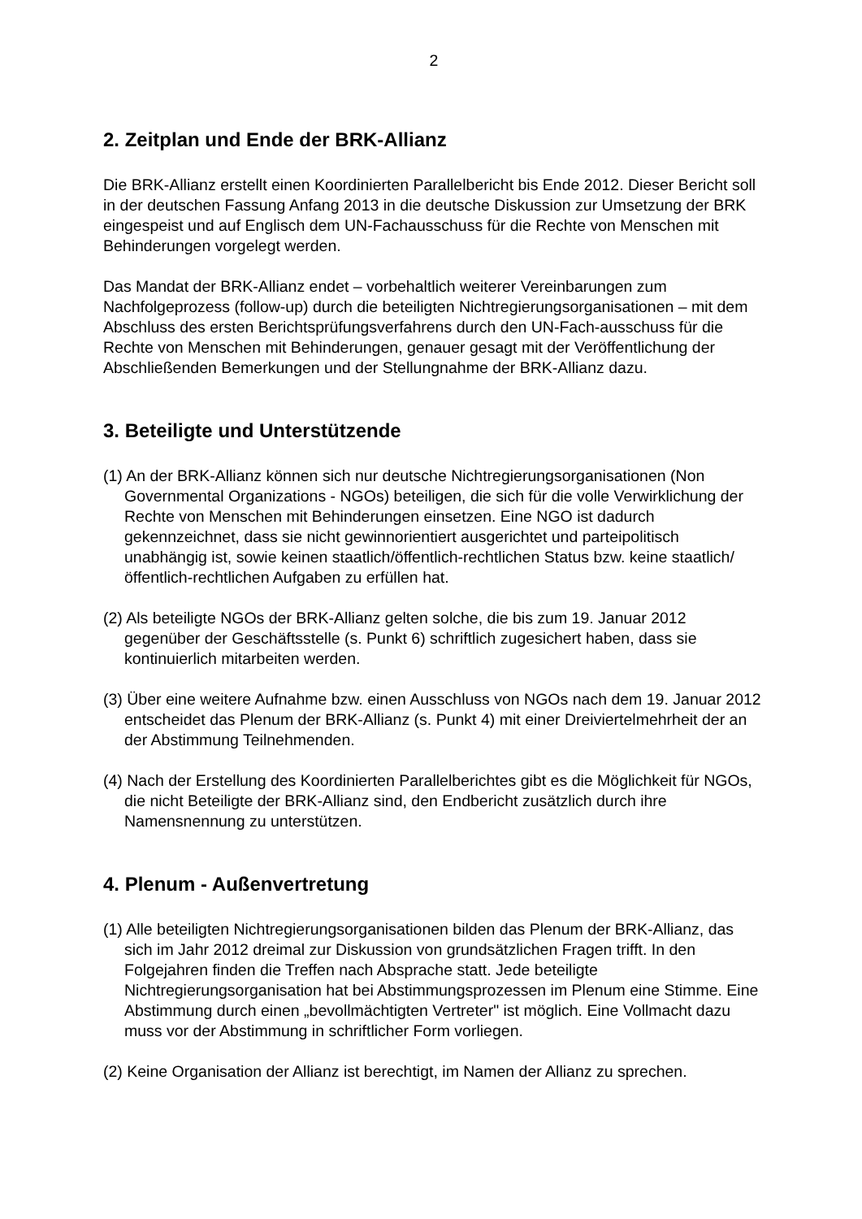2
2. Zeitplan und Ende der BRK-Allianz
Die BRK-Allianz erstellt einen Koordinierten Parallelbericht bis Ende 2012. Dieser Bericht soll in der deutschen Fassung Anfang 2013 in die deutsche Diskussion zur Umsetzung der BRK eingespeist und auf Englisch dem UN-Fachausschuss für die Rechte von Menschen mit Behinderungen vorgelegt werden.
Das Mandat der BRK-Allianz endet – vorbehaltlich weiterer Vereinbarungen zum Nachfolgeprozess (follow-up) durch die beteiligten Nichtregierungsorganisationen – mit dem Abschluss des ersten Berichtsprüfungsverfahrens durch den UN-Fach-ausschuss für die Rechte von Menschen mit Behinderungen, genauer gesagt mit der Veröffentlichung der Abschließenden Bemerkungen und der Stellungnahme der BRK-Allianz dazu.
3. Beteiligte und Unterstützende
(1) An der BRK-Allianz können sich nur deutsche Nichtregierungsorganisationen (Non Governmental Organizations - NGOs) beteiligen, die sich für die volle Verwirklichung der Rechte von Menschen mit Behinderungen einsetzen. Eine NGO ist dadurch gekennzeichnet, dass sie nicht gewinnorientiert ausgerichtet und parteipolitisch unabhängig ist, sowie keinen staatlich/öffentlich-rechtlichen Status bzw. keine staatlich/öffentlich-rechtlichen Aufgaben zu erfüllen hat.
(2) Als beteiligte NGOs der BRK-Allianz gelten solche, die bis zum 19. Januar 2012 gegenüber der Geschäftsstelle (s. Punkt 6) schriftlich zugesichert haben, dass sie kontinuierlich mitarbeiten werden.
(3) Über eine weitere Aufnahme bzw. einen Ausschluss von NGOs nach dem 19. Januar 2012 entscheidet das Plenum der BRK-Allianz (s. Punkt 4) mit einer Dreiviertelmehrheit der an der Abstimmung Teilnehmenden.
(4) Nach der Erstellung des Koordinierten Parallelberichtes gibt es die Möglichkeit für NGOs, die nicht Beteiligte der BRK-Allianz sind, den Endbericht zusätzlich durch ihre Namensnennung zu unterstützen.
4. Plenum - Außenvertretung
(1) Alle beteiligten Nichtregierungsorganisationen bilden das Plenum der BRK-Allianz, das sich im Jahr 2012 dreimal zur Diskussion von grundsätzlichen Fragen trifft. In den Folgejahren finden die Treffen nach Absprache statt. Jede beteiligte Nichtregierungsorganisation hat bei Abstimmungsprozessen im Plenum eine Stimme. Eine Abstimmung durch einen „bevollmächtigten Vertreter" ist möglich. Eine Vollmacht dazu muss vor der Abstimmung in schriftlicher Form vorliegen.
(2) Keine Organisation der Allianz ist berechtigt, im Namen der Allianz zu sprechen.